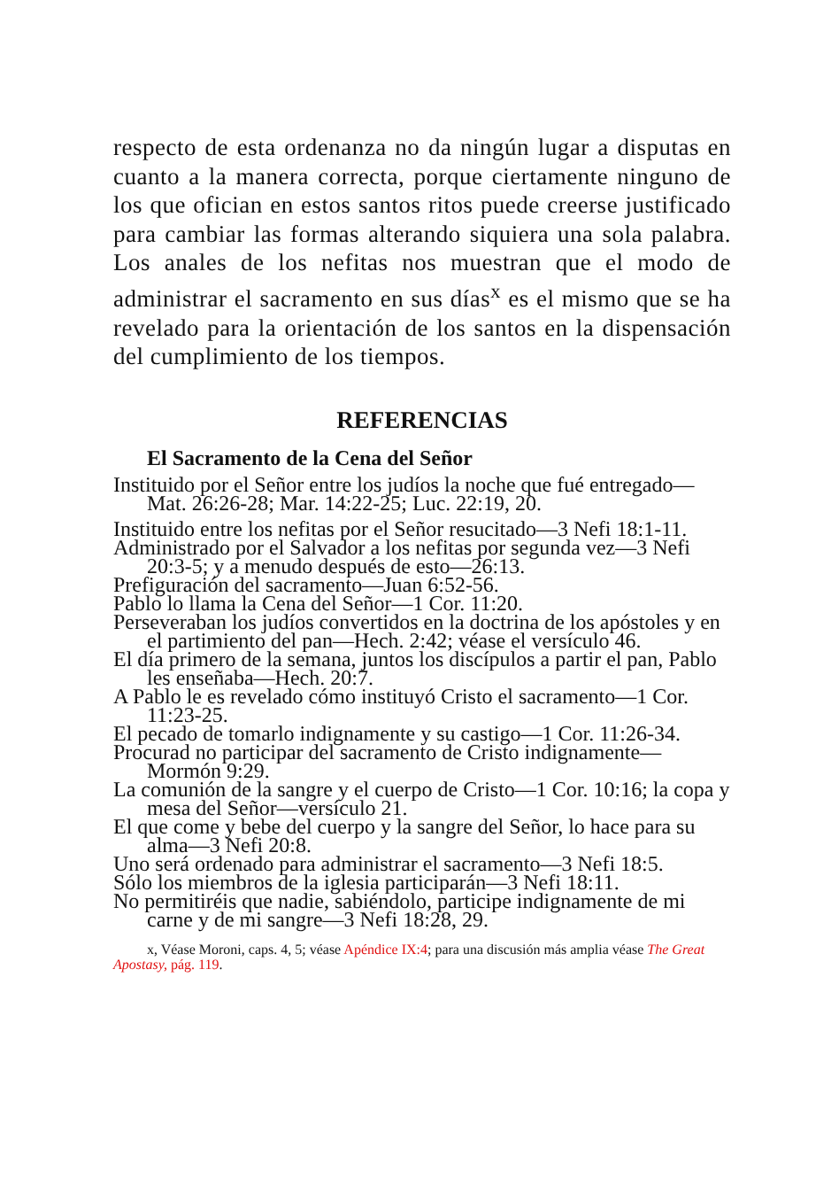respecto de esta ordenanza no da ningún lugar a disputas en cuanto a la manera correcta, porque ciertamente ninguno de los que ofician en estos santos ritos puede creerse justificado para cambiar las formas alterando siquiera una sola palabra. Los anales de los nefitas nos muestran que el modo de administrar el sacramento en sus días<sup>x</sup> es el mismo que se ha revelado para la orientación de los santos en la dispensación del cumplimiento de los tiempos.
REFERENCIAS
El Sacramento de la Cena del Señor
Instituido por el Señor entre los judíos la noche que fué entregado—Mat. 26:26-28; Mar. 14:22-25; Luc. 22:19, 20.
Instituido entre los nefitas por el Señor resucitado—3 Nefi 18:1-11.
Administrado por el Salvador a los nefitas por segunda vez—3 Nefi 20:3-5; y a menudo después de esto—26:13.
Prefiguración del sacramento—Juan 6:52-56.
Pablo lo llama la Cena del Señor—1 Cor. 11:20.
Perseveraban los judíos convertidos en la doctrina de los apóstoles y en el partimiento del pan—Hech. 2:42; véase el versículo 46.
El día primero de la semana, juntos los discípulos a partir el pan, Pablo les enseñaba—Hech. 20:7.
A Pablo le es revelado cómo instituyó Cristo el sacramento—1 Cor. 11:23-25.
El pecado de tomarlo indignamente y su castigo—1 Cor. 11:26-34.
Procurad no participar del sacramento de Cristo indignamente—Mormón 9:29.
La comunión de la sangre y el cuerpo de Cristo—1 Cor. 10:16; la copa y mesa del Señor—versículo 21.
El que come y bebe del cuerpo y la sangre del Señor, lo hace para su alma—3 Nefi 20:8.
Uno será ordenado para administrar el sacramento—3 Nefi 18:5.
Sólo los miembros de la iglesia participarán—3 Nefi 18:11.
No permitiréis que nadie, sabiéndolo, participe indignamente de mi carne y de mi sangre—3 Nefi 18:28, 29.
x, Véase Moroni, caps. 4, 5; véase Apéndice IX:4; para una discusión más amplia véase The Great Apostasy, pág. 119.